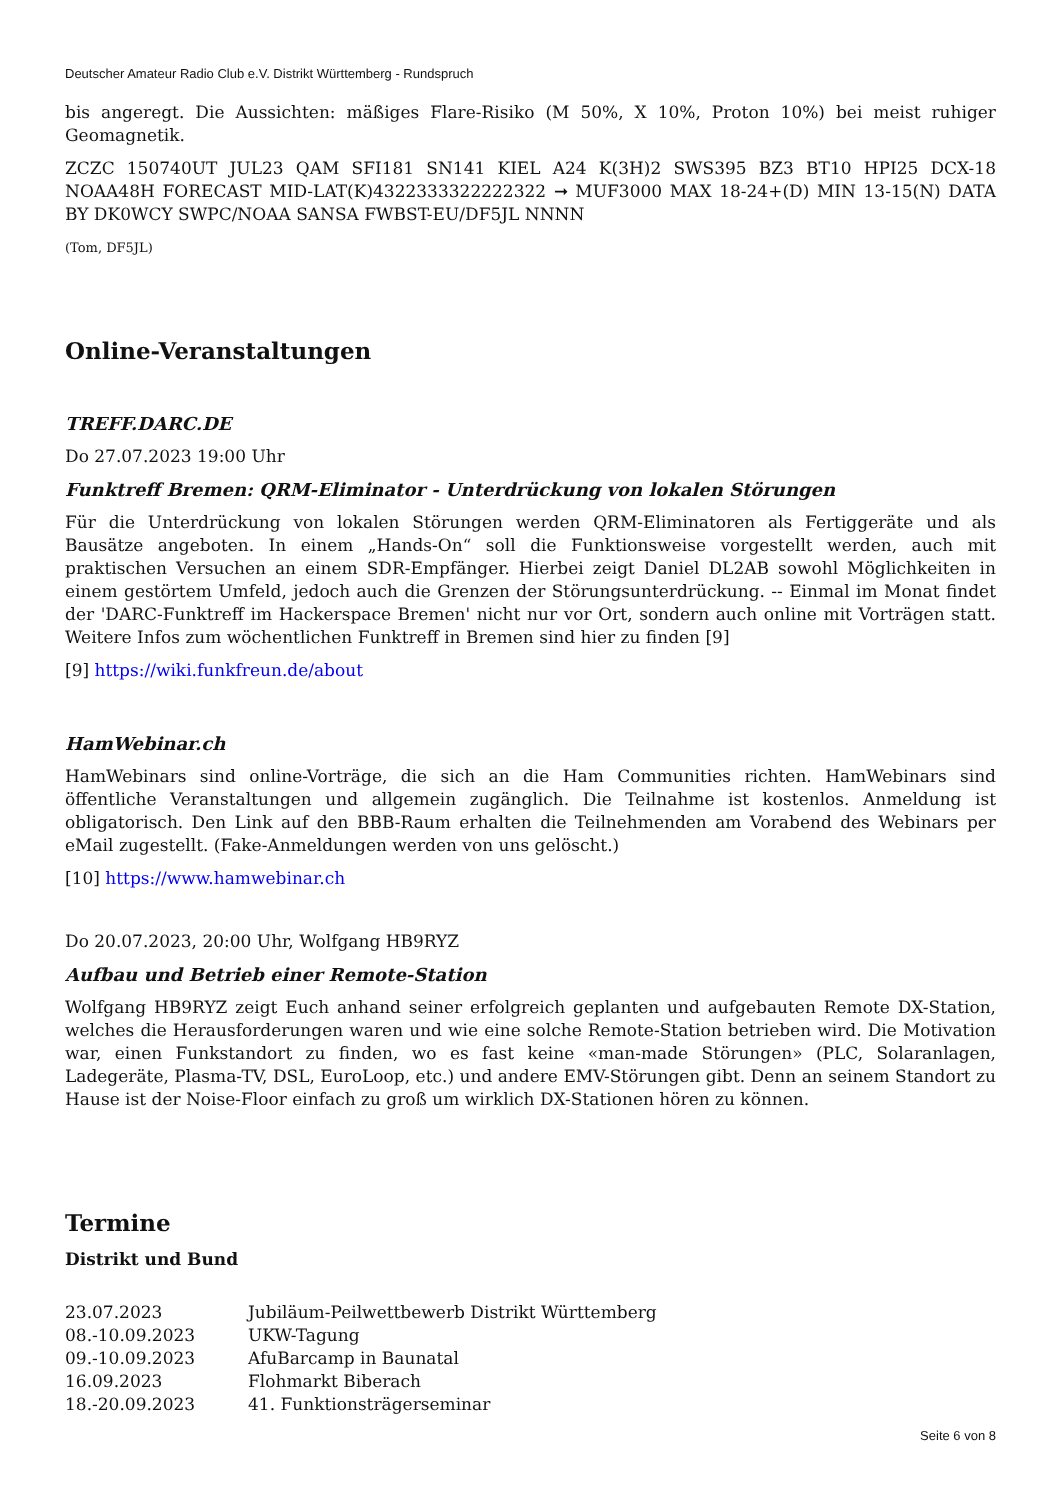Deutscher Amateur Radio Club e.V. Distrikt Württemberg - Rundspruch
bis angeregt. Die Aussichten: mäßiges Flare-Risiko (M 50%, X 10%, Proton 10%) bei meist ruhiger Geomagnetik.
ZCZC 150740UT JUL23 QAM SFI181 SN141 KIEL A24 K(3H)2 SWS395 BZ3 BT10 HPI25 DCX-18 NOAA48H FORECAST MID-LAT(K)4322333322222322 ➞ MUF3000 MAX 18-24+(D) MIN 13-15(N) DATA BY DK0WCY SWPC/NOAA SANSA FWBST-EU/DF5JL NNNN
(Tom, DF5JL)
Online-Veranstaltungen
TREFF.DARC.DE
Do 27.07.2023 19:00 Uhr
Funktreff Bremen: QRM-Eliminator - Unterdrückung von lokalen Störungen
Für die Unterdrückung von lokalen Störungen werden QRM-Eliminatoren als Fertiggeräte und als Bausätze angeboten. In einem „Hands-On“ soll die Funktionsweise vorgestellt werden, auch mit praktischen Versuchen an einem SDR-Empfänger. Hierbei zeigt Daniel DL2AB sowohl Möglichkeiten in einem gestörtem Umfeld, jedoch auch die Grenzen der Störungsunterdrückung. -- Einmal im Monat findet der 'DARC-Funktreff im Hackerspace Bremen' nicht nur vor Ort, sondern auch online mit Vorträgen statt. Weitere Infos zum wöchentlichen Funktreff in Bremen sind hier zu finden [9]
[9] https://wiki.funkfreun.de/about
HamWebinar.ch
HamWebinars sind online-Vorträge, die sich an die Ham Communities richten. HamWebinars sind öffentliche Veranstaltungen und allgemein zugänglich. Die Teilnahme ist kostenlos. Anmeldung ist obligatorisch. Den Link auf den BBB-Raum erhalten die Teilnehmenden am Vorabend des Webinars per eMail zugestellt. (Fake-Anmeldungen werden von uns gelöscht.)
[10] https://www.hamwebinar.ch
Do 20.07.2023, 20:00 Uhr, Wolfgang HB9RYZ
Aufbau und Betrieb einer Remote-Station
Wolfgang HB9RYZ zeigt Euch anhand seiner erfolgreich geplanten und aufgebauten Remote DX-Station, welches die Herausforderungen waren und wie eine solche Remote-Station betrieben wird. Die Motivation war, einen Funkstandort zu finden, wo es fast keine «man-made Störungen» (PLC, Solaranlagen, Ladegeräte, Plasma-TV, DSL, EuroLoop, etc.) und andere EMV-Störungen gibt. Denn an seinem Standort zu Hause ist der Noise-Floor einfach zu groß um wirklich DX-Stationen hören zu können.
Termine
Distrikt und Bund
| 23.07.2023 | Jubiläum-Peilwettbewerb Distrikt Württemberg |
| 08.-10.09.2023 | UKW-Tagung |
| 09.-10.09.2023 | AfuBarcamp in Baunatal |
| 16.09.2023 | Flohmarkt Biberach |
| 18.-20.09.2023 | 41. Funktionsträgerseminar |
Seite 6 von 8